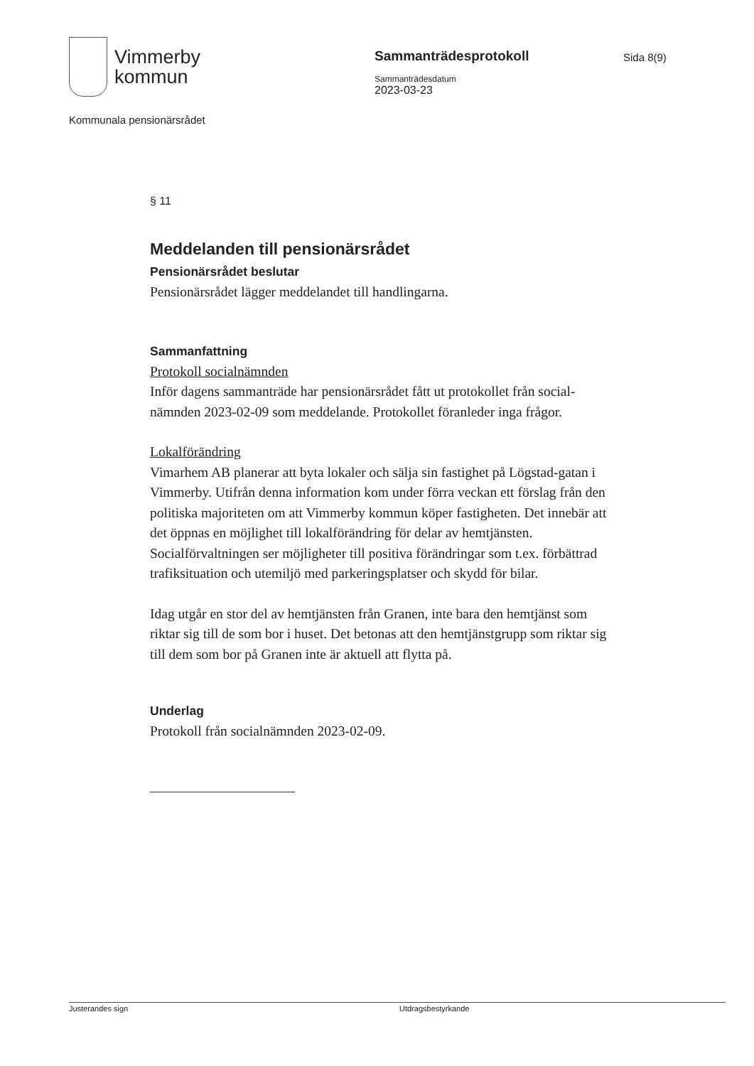Vimmerby
kommun
Sammanträdesprotokoll
Sammanträdesdatum
2023-03-23
Sida 8(9)
Kommunala pensionärsrådet
§ 11
Meddelanden till pensionärsrådet
Pensionärsrådet beslutar
Pensionärsrådet lägger meddelandet till handlingarna.
Sammanfattning
Protokoll socialnämnden
Inför dagens sammanträde har pensionärsrådet fått ut protokollet från social-nämnden 2023-02-09 som meddelande. Protokollet föranleder inga frågor.
Lokalförändring
Vimarhem AB planerar att byta lokaler och sälja sin fastighet på Lögstad-gatan i Vimmerby. Utifrån denna information kom under förra veckan ett förslag från den politiska majoriteten om att Vimmerby kommun köper fastigheten. Det innebär att det öppnas en möjlighet till lokalförändring för delar av hemtjänsten. Socialförvaltningen ser möjligheter till positiva förändringar som t.ex. förbättrad trafiksituation och utemiljö med parkeringsplatser och skydd för bilar.
Idag utgår en stor del av hemtjänsten från Granen, inte bara den hemtjänst som riktar sig till de som bor i huset. Det betonas att den hemtjänstgrupp som riktar sig till dem som bor på Granen inte är aktuell att flytta på.
Underlag
Protokoll från socialnämnden 2023-02-09.
Justerandes sign Utdragsbestyrkande